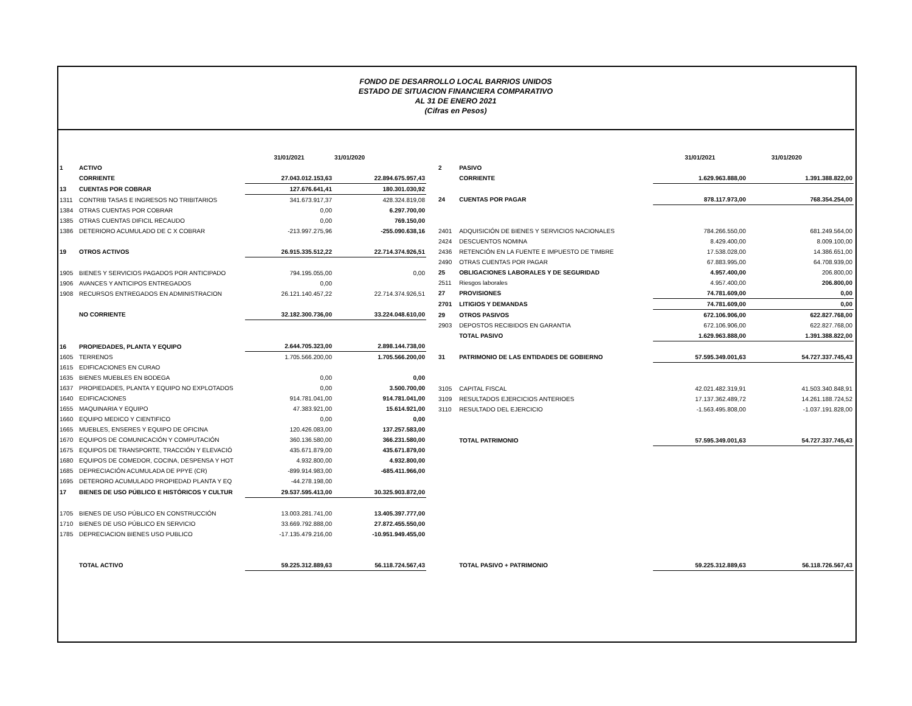FONDO DE DESARROLLO LOCAL BARRIOS UNIDOS
ESTADO DE SITUACION FINANCIERA COMPARATIVO
AL 31 DE ENERO 2021
(Cifras en Pesos)
| | | 31/01/2021 | 31/01/2020 |
| 1 | ACTIVO | | |
| | CORRIENTE | 27.043.012.153,63 | 22.894.675.957,43 |
| 13 | CUENTAS POR COBRAR | 127.676.641,41 | 180.301.030,92 |
| 1311 | CONTRIB TASAS E INGRESOS NO TRIBITARIOS | 341.673.917,37 | 428.324.819,08 |
| 1384 | OTRAS CUENTAS POR COBRAR | 0,00 | 6.297.700,00 |
| 1385 | OTRAS CUENTAS DIFICIL RECAUDO | 0,00 | 769.150,00 |
| 1386 | DETERIORO ACUMULADO DE C X COBRAR | -213.997.275,96 | -255.090.638,16 |
| 19 | OTROS ACTIVOS | 26.915.335.512,22 | 22.714.374.926,51 |
| 1905 | BIENES Y SERVICIOS PAGADOS POR ANTICIPADO | 794.195.055,00 | 0,00 |
| 1906 | AVANCES Y ANTICIPOS ENTREGADOS | 0,00 | |
| 1908 | RECURSOS ENTREGADOS EN ADMINISTRACION | 26.121.140.457,22 | 22.714.374.926,51 |
| | NO CORRIENTE | 32.182.300.736,00 | 33.224.048.610,00 |
| 16 | PROPIEDADES, PLANTA Y EQUIPO | 2.644.705.323,00 | 2.898.144.738,00 |
| 1605 | TERRENOS | 1.705.566.200,00 | 1.705.566.200,00 |
| 1615 | EDIFICACIONES EN CURAO | | |
| 1635 | BIENES MUEBLES EN BODEGA | 0,00 | 0,00 |
| 1637 | PROPIEDADES, PLANTA Y EQUIPO NO EXPLOTADOS | 0,00 | 3.500.700,00 |
| 1640 | EDIFICACIONES | 914.781.041,00 | 914.781.041,00 |
| 1655 | MAQUINARIA Y EQUIPO | 47.383.921,00 | 15.614.921,00 |
| 1660 | EQUIPO MEDICO Y CIENTIFICO | 0,00 | 0,00 |
| 1665 | MUEBLES, ENSERES Y EQUIPO DE OFICINA | 120.426.083,00 | 137.257.583,00 |
| 1670 | EQUIPOS DE COMUNICACIÓN Y COMPUTACIÓN | 360.136.580,00 | 366.231.580,00 |
| 1675 | EQUIPOS DE TRANSPORTE, TRACCIÓN Y ELEVACIÓ | 435.671.879,00 | 435.671.879,00 |
| 1680 | EQUIPOS DE COMEDOR, COCINA, DESPENSA Y HOT | 4.932.800,00 | 4.932.800,00 |
| 1685 | DEPRECIACIÓN ACUMULADA DE PPYE (CR) | -899.914.983,00 | -685.411.966,00 |
| 1695 | DETERORO ACUMULADO PROPIEDAD PLANTA Y EQ | -44.278.198,00 | |
| 17 | BIENES DE USO PÚBLICO E HISTÓRICOS Y CULTUR | 29.537.595.413,00 | 30.325.903.872,00 |
| 1705 | BIENES DE USO PÚBLICO EN CONSTRUCCIÓN | 13.003.281.741,00 | 13.405.397.777,00 |
| 1710 | BIENES DE USO PÚBLICO EN SERVICIO | 33.669.792.888,00 | 27.872.455.550,00 |
| 1785 | DEPRECIACION BIENES USO PUBLICO | -17.135.479.216,00 | -10.951.949.455,00 |
| | TOTAL ACTIVO | 59.225.312.889,63 | 56.118.724.567,43 |
| | | 31/01/2021 | 31/01/2020 |
| 2 | PASIVO | | |
| | CORRIENTE | 1.629.963.888,00 | 1.391.388.822,00 |
| 24 | CUENTAS POR PAGAR | 878.117.973,00 | 768.354.254,00 |
| 2401 | ADQUISICIÓN DE BIENES Y SERVICIOS NACIONALES | 784.266.550,00 | 681.249.564,00 |
| 2424 | DESCUENTOS NOMINA | 8.429.400,00 | 8.009.100,00 |
| 2436 | RETENCIÓN EN LA FUENTE E IMPUESTO DE TIMBRE | 17.538.028,00 | 14.386.651,00 |
| 2490 | OTRAS CUENTAS POR PAGAR | 67.883.995,00 | 64.708.939,00 |
| 25 | OBLIGACIONES LABORALES Y DE SEGURIDAD | 4.957.400,00 | 206.800,00 |
| 2511 | Riesgos laborales | 4.957.400,00 | 206.800,00 |
| 27 | PROVISIONES | 74.781.609,00 | 0,00 |
| 2701 | LITIGIOS Y DEMANDAS | 74.781.609,00 | 0,00 |
| 29 | OTROS PASIVOS | 672.106.906,00 | 622.827.768,00 |
| 2903 | DEPOSTOS RECIBIDOS EN GARANTIA | 672.106.906,00 | 622.827.768,00 |
| | TOTAL PASIVO | 1.629.963.888,00 | 1.391.388.822,00 |
| 31 | PATRIMONIO DE LAS ENTIDADES DE GOBIERNO | 57.595.349.001,63 | 54.727.337.745,43 |
| 3105 | CAPITAL FISCAL | 42.021.482.319,91 | 41.503.340.848,91 |
| 3109 | RESULTADOS EJERCICIOS ANTERIOES | 17.137.362.489,72 | 14.261.188.724,52 |
| 3110 | RESULTADO DEL EJERCICIO | -1.563.495.808,00 | -1.037.191.828,00 |
| | TOTAL PATRIMONIO | 57.595.349.001,63 | 54.727.337.745,43 |
| | TOTAL PASIVO + PATRIMONIO | 59.225.312.889,63 | 56.118.726.567,43 |